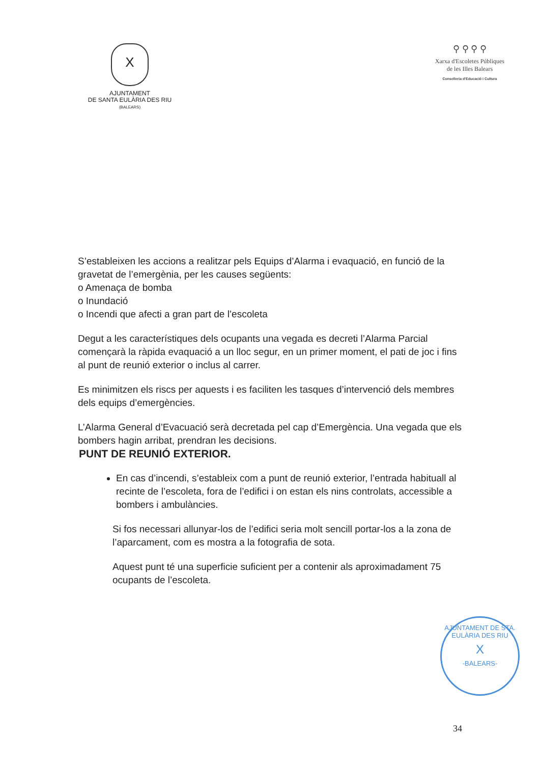X
AJUNTAMENT
DE SANTA EULÀRIA DES RIU
(BALEARS)
⚲ ⚲ ⚲ ⚲
Xarxa d'Escoletes Públiques
de les Illes Balears
Conselleria d'Educació i Cultura
S’estableixen les accions a realitzar pels Equips d’Alarma i evaquació, en funció de la gravetat de l’emergènia, per les causes següents:
o Amenaça de bomba
o Inundació
o Incendi que afecti a gran part de l’escoleta
Degut a les característiques dels ocupants una vegada es decreti l’Alarma Parcial començarà la ràpida evaquació a un lloc segur, en un primer moment, el pati de joc i fins al punt de reunió exterior o inclus al carrer.
Es minimitzen els riscs per aquests i es faciliten les tasques d’intervenció dels membres dels equips d’emergències.
L’Alarma General d’Evacuació serà decretada pel cap d’Emergència. Una vegada que els bombers hagin arribat, prendran les decisions.
PUNT DE REUNIÓ EXTERIOR.
En cas d’incendi, s’estableix com a punt de reunió exterior, l’entrada habituall al recinte de l’escoleta, fora de l’edifici i on estan els nins controlats, accessible a bombers i ambulàncies.
Si fos necessari allunyar-los de l’edifici seria molt sencill portar-los a la zona de l’aparcament, com es mostra a la fotografia de sota.
Aquest punt té una superficie suficient per a contenir als aproximadament 75 ocupants de l’escoleta.
AJUNTAMENT DE STA. EULÀRIA DES RIU
X
-BALEARS-
34